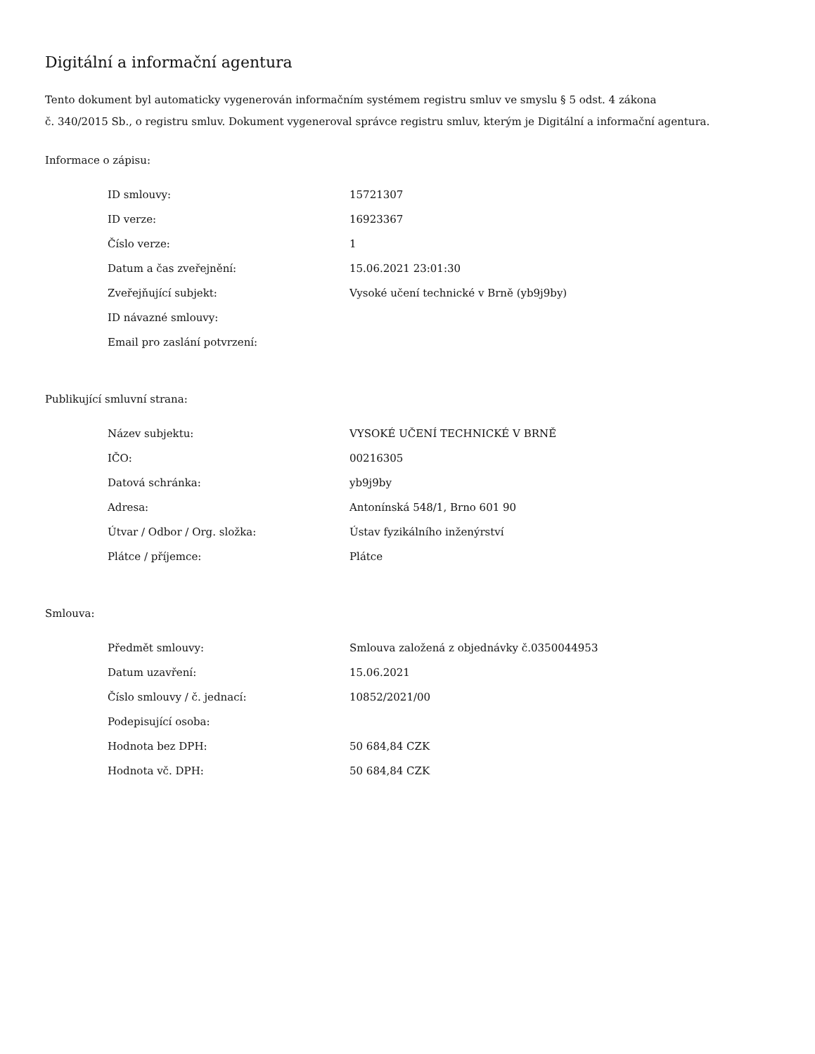Digitální a informační agentura
Tento dokument byl automaticky vygenerován informačním systémem registru smluv ve smyslu § 5 odst. 4 zákona
č. 340/2015 Sb., o registru smluv. Dokument vygeneroval správce registru smluv, kterým je Digitální a informační agentura.
Informace o zápisu:
| ID smlouvy: | 15721307 |
| ID verze: | 16923367 |
| Číslo verze: | 1 |
| Datum a čas zveřejnění: | 15.06.2021 23:01:30 |
| Zveřejňující subjekt: | Vysoké učení technické v Brně (yb9j9by) |
| ID návazné smlouvy: | |
| Email pro zaslání potvrzení: | |
Publikující smluvní strana:
| Název subjektu: | VYSOKÉ UČENÍ TECHNICKÉ V BRNĚ |
| IČO: | 00216305 |
| Datová schránka: | yb9j9by |
| Adresa: | Antonínská 548/1, Brno 601 90 |
| Útvar / Odbor / Org. složka: | Ústav fyzikálního inženýrství |
| Plátce / příjemce: | Plátce |
Smlouva:
| Předmět smlouvy: | Smlouva založená z objednávky č.0350044953 |
| Datum uzavření: | 15.06.2021 |
| Číslo smlouvy / č. jednací: | 10852/2021/00 |
| Podepisující osoba: | |
| Hodnota bez DPH: | 50 684,84 CZK |
| Hodnota vč. DPH: | 50 684,84 CZK |